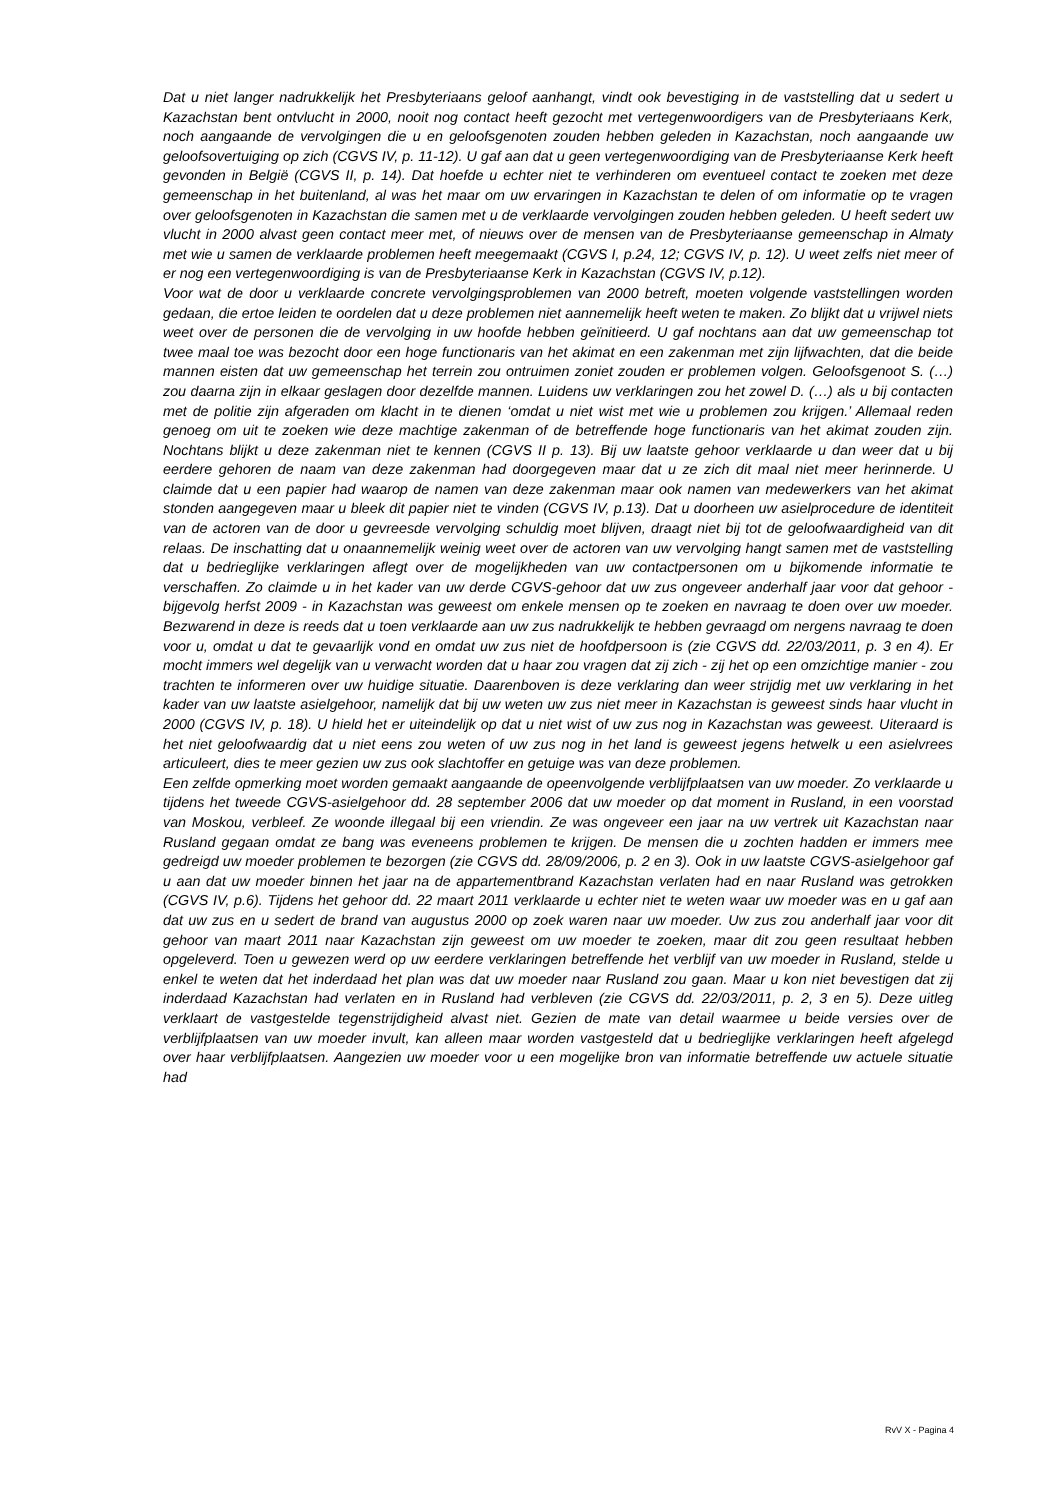Dat u niet langer nadrukkelijk het Presbyteriaans geloof aanhangt, vindt ook bevestiging in de vaststelling dat u sedert u Kazachstan bent ontvlucht in 2000, nooit nog contact heeft gezocht met vertegenwoordigers van de Presbyteriaans Kerk, noch aangaande de vervolgingen die u en geloofsgenoten zouden hebben geleden in Kazachstan, noch aangaande uw geloofsovertuiging op zich (CGVS IV, p. 11-12). U gaf aan dat u geen vertegenwoordiging van de Presbyteriaanse Kerk heeft gevonden in België (CGVS II, p. 14). Dat hoefde u echter niet te verhinderen om eventueel contact te zoeken met deze gemeenschap in het buitenland, al was het maar om uw ervaringen in Kazachstan te delen of om informatie op te vragen over geloofsgenoten in Kazachstan die samen met u de verklaarde vervolgingen zouden hebben geleden. U heeft sedert uw vlucht in 2000 alvast geen contact meer met, of nieuws over de mensen van de Presbyteriaanse gemeenschap in Almaty met wie u samen de verklaarde problemen heeft meegemaakt (CGVS I, p.24, 12; CGVS IV, p. 12). U weet zelfs niet meer of er nog een vertegenwoordiging is van de Presbyteriaanse Kerk in Kazachstan (CGVS IV, p.12).
Voor wat de door u verklaarde concrete vervolgingsproblemen van 2000 betreft, moeten volgende vaststellingen worden gedaan, die ertoe leiden te oordelen dat u deze problemen niet aannemelijk heeft weten te maken. Zo blijkt dat u vrijwel niets weet over de personen die de vervolging in uw hoofde hebben geïnitieerd. U gaf nochtans aan dat uw gemeenschap tot twee maal toe was bezocht door een hoge functionaris van het akimat en een zakenman met zijn lijfwachten, dat die beide mannen eisten dat uw gemeenschap het terrein zou ontruimen zoniet zouden er problemen volgen. Geloofsgenoot S. (…) zou daarna zijn in elkaar geslagen door dezelfde mannen. Luidens uw verklaringen zou het zowel D. (…) als u bij contacten met de politie zijn afgeraden om klacht in te dienen ‘omdat u niet wist met wie u problemen zou krijgen.’ Allemaal reden genoeg om uit te zoeken wie deze machtige zakenman of de betreffende hoge functionaris van het akimat zouden zijn. Nochtans blijkt u deze zakenman niet te kennen (CGVS II p. 13). Bij uw laatste gehoor verklaarde u dan weer dat u bij eerdere gehoren de naam van deze zakenman had doorgegeven maar dat u ze zich dit maal niet meer herinnerde. U claimde dat u een papier had waarop de namen van deze zakenman maar ook namen van medewerkers van het akimat stonden aangegeven maar u bleek dit papier niet te vinden (CGVS IV, p.13). Dat u doorheen uw asielprocedure de identiteit van de actoren van de door u gevreesde vervolging schuldig moet blijven, draagt niet bij tot de geloofwaardigheid van dit relaas. De inschatting dat u onaannemelijk weinig weet over de actoren van uw vervolging hangt samen met de vaststelling dat u bedrieglijke verklaringen aflegt over de mogelijkheden van uw contactpersonen om u bijkomende informatie te verschaffen. Zo claimde u in het kader van uw derde CGVS-gehoor dat uw zus ongeveer anderhalf jaar voor dat gehoor - bijgevolg herfst 2009 - in Kazachstan was geweest om enkele mensen op te zoeken en navraag te doen over uw moeder. Bezwarend in deze is reeds dat u toen verklaarde aan uw zus nadrukkelijk te hebben gevraagd om nergens navraag te doen voor u, omdat u dat te gevaarlijk vond en omdat uw zus niet de hoofdpersoon is (zie CGVS dd. 22/03/2011, p. 3 en 4). Er mocht immers wel degelijk van u verwacht worden dat u haar zou vragen dat zij zich - zij het op een omzichtige manier - zou trachten te informeren over uw huidige situatie. Daarenboven is deze verklaring dan weer strijdig met uw verklaring in het kader van uw laatste asielgehoor, namelijk dat bij uw weten uw zus niet meer in Kazachstan is geweest sinds haar vlucht in 2000 (CGVS IV, p. 18). U hield het er uiteindelijk op dat u niet wist of uw zus nog in Kazachstan was geweest. Uiteraard is het niet geloofwaardig dat u niet eens zou weten of uw zus nog in het land is geweest jegens hetwelk u een asielvrees articuleert, dies te meer gezien uw zus ook slachtoffer en getuige was van deze problemen.
Een zelfde opmerking moet worden gemaakt aangaande de opeenvolgende verblijfplaatsen van uw moeder. Zo verklaarde u tijdens het tweede CGVS-asielgehoor dd. 28 september 2006 dat uw moeder op dat moment in Rusland, in een voorstad van Moskou, verbleef. Ze woonde illegaal bij een vriendin. Ze was ongeveer een jaar na uw vertrek uit Kazachstan naar Rusland gegaan omdat ze bang was eveneens problemen te krijgen. De mensen die u zochten hadden er immers mee gedreigd uw moeder problemen te bezorgen (zie CGVS dd. 28/09/2006, p. 2 en 3). Ook in uw laatste CGVS-asielgehoor gaf u aan dat uw moeder binnen het jaar na de appartementbrand Kazachstan verlaten had en naar Rusland was getrokken (CGVS IV, p.6). Tijdens het gehoor dd. 22 maart 2011 verklaarde u echter niet te weten waar uw moeder was en u gaf aan dat uw zus en u sedert de brand van augustus 2000 op zoek waren naar uw moeder. Uw zus zou anderhalf jaar voor dit gehoor van maart 2011 naar Kazachstan zijn geweest om uw moeder te zoeken, maar dit zou geen resultaat hebben opgeleverd. Toen u gewezen werd op uw eerdere verklaringen betreffende het verblijf van uw moeder in Rusland, stelde u enkel te weten dat het inderdaad het plan was dat uw moeder naar Rusland zou gaan. Maar u kon niet bevestigen dat zij inderdaad Kazachstan had verlaten en in Rusland had verbleven (zie CGVS dd. 22/03/2011, p. 2, 3 en 5). Deze uitleg verklaart de vastgestelde tegenstrijdigheid alvast niet. Gezien de mate van detail waarmee u beide versies over de verblijfplaatsen van uw moeder invult, kan alleen maar worden vastgesteld dat u bedrieglijke verklaringen heeft afgelegd over haar verblijfplaatsen. Aangezien uw moeder voor u een mogelijke bron van informatie betreffende uw actuele situatie had
RvV X - Pagina 4